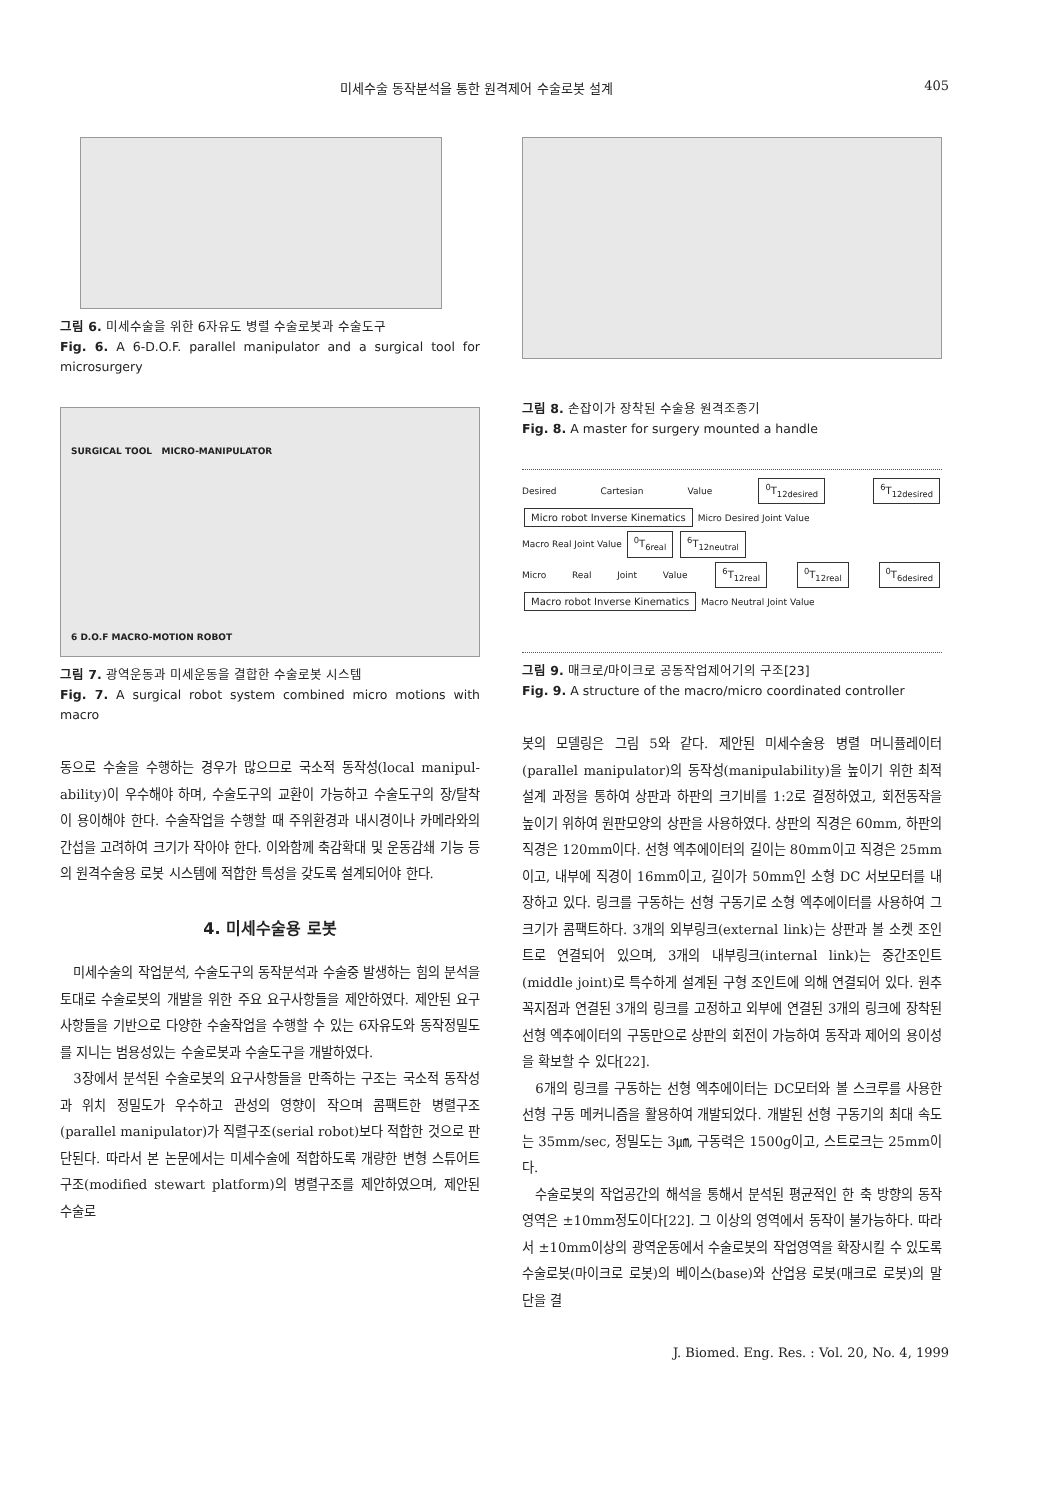미세수술 동작분석을 통한 원격제어 수술로봇 설계 405
그림 6. 미세수술을 위한 6자유도 병렬 수술로봇과 수술도구
Fig. 6. A 6-D.O.F. parallel manipulator and a surgical tool for microsurgery
SURGICAL TOOL MICRO-MANIPULATOR
6 D.O.F MACRO-MOTION ROBOT
그림 7. 광역운동과 미세운동을 결합한 수술로봇 시스템
Fig. 7. A surgical robot system combined micro motions with macro
동으로 수술을 수행하는 경우가 많으므로 국소적 동작성(local manipul- ability)이 우수해야 하며, 수술도구의 교환이 가능하고 수술도구의 장/탈착이 용이해야 한다. 수술작업을 수행할 때 주위환경과 내시경이나 카메라와의 간섭을 고려하여 크기가 작아야 한다. 이와함께 축감확대 및 운동감쇄 기능 등의 원격수술용 로봇 시스템에 적합한 특성을 갖도록 설계되어야 한다.
4. 미세수술용 로봇
미세수술의 작업분석, 수술도구의 동작분석과 수술중 발생하는 힘의 분석을 토대로 수술로봇의 개발을 위한 주요 요구사항들을 제안하였다. 제안된 요구사항들을 기반으로 다양한 수술작업을 수행할 수 있는 6자유도와 동작정밀도를 지니는 범용성있는 수술로봇과 수술도구을 개발하였다.
3장에서 분석된 수술로봇의 요구사항들을 만족하는 구조는 국소적 동작성과 위치 정밀도가 우수하고 관성의 영향이 작으며 콤팩트한 병렬구조(parallel manipulator)가 직렬구조(serial robot)보다 적합한 것으로 판단된다. 따라서 본 논문에서는 미세수술에 적합하도록 개량한 변형 스튜어트 구조(modified stewart platform)의 병렬구조를 제안하였으며, 제안된 수술로
그림 8. 손잡이가 장착된 수술용 원격조종기
Fig. 8. A master for surgery mounted a handle
Desired Cartesian Value <sup>0</sup>T<sub>12desired</sub> <sup>6</sup>T<sub>12desired</sub> Micro robot Inverse Kinematics Micro Desired Joint Value
Macro Real Joint Value <sup>0</sup>T<sub>6real</sub> <sup>6</sup>T<sub>12neutral</sub>
Micro Real Joint Value <sup>6</sup>T<sub>12real</sub> <sup>0</sup>T<sub>12real</sub> <sup>0</sup>T<sub>6desired</sub> Macro robot Inverse Kinematics Macro Neutral Joint Value
그림 9. 매크로/마이크로 공동작업제어기의 구조[23]
Fig. 9. A structure of the macro/micro coordinated controller
봇의 모델링은 그림 5와 같다. 제안된 미세수술용 병렬 머니퓰레이터(parallel manipulator)의 동작성(manipulability)을 높이기 위한 최적설계 과정을 통하여 상판과 하판의 크기비를 1:2로 결정하였고, 회전동작을 높이기 위하여 원판모양의 상판을 사용하였다. 상판의 직경은 60mm, 하판의 직경은 120mm이다. 선형 엑추에이터의 길이는 80mm이고 직경은 25mm이고, 내부에 직경이 16mm이고, 길이가 50mm인 소형 DC 서보모터를 내장하고 있다. 링크를 구동하는 선형 구동기로 소형 엑추에이터를 사용하여 그 크기가 콤팩트하다. 3개의 외부링크(external link)는 상판과 볼 소켓 조인트로 연결되어 있으며, 3개의 내부링크(internal link)는 중간조인트(middle joint)로 특수하게 설계된 구형 조인트에 의해 연결되어 있다. 원추꼭지점과 연결된 3개의 링크를 고정하고 외부에 연결된 3개의 링크에 장착된 선형 엑추에이터의 구동만으로 상판의 회전이 가능하여 동작과 제어의 용이성을 확보할 수 있다[22].
6개의 링크를 구동하는 선형 엑추에이터는 DC모터와 볼 스크루를 사용한 선형 구동 메커니즘을 활용하여 개발되었다. 개발된 선형 구동기의 최대 속도는 35mm/sec, 정밀도는 3㎛, 구동력은 1500g이고, 스트로크는 25mm이다.
수술로봇의 작업공간의 해석을 통해서 분석된 평균적인 한 축 방향의 동작영역은 ±10mm정도이다[22]. 그 이상의 영역에서 동작이 불가능하다. 따라서 ±10mm이상의 광역운동에서 수술로봇의 작업영역을 확장시킬 수 있도록 수술로봇(마이크로 로봇)의 베이스(base)와 산업용 로봇(매크로 로봇)의 말단을 결
J. Biomed. Eng. Res. : Vol. 20, No. 4, 1999